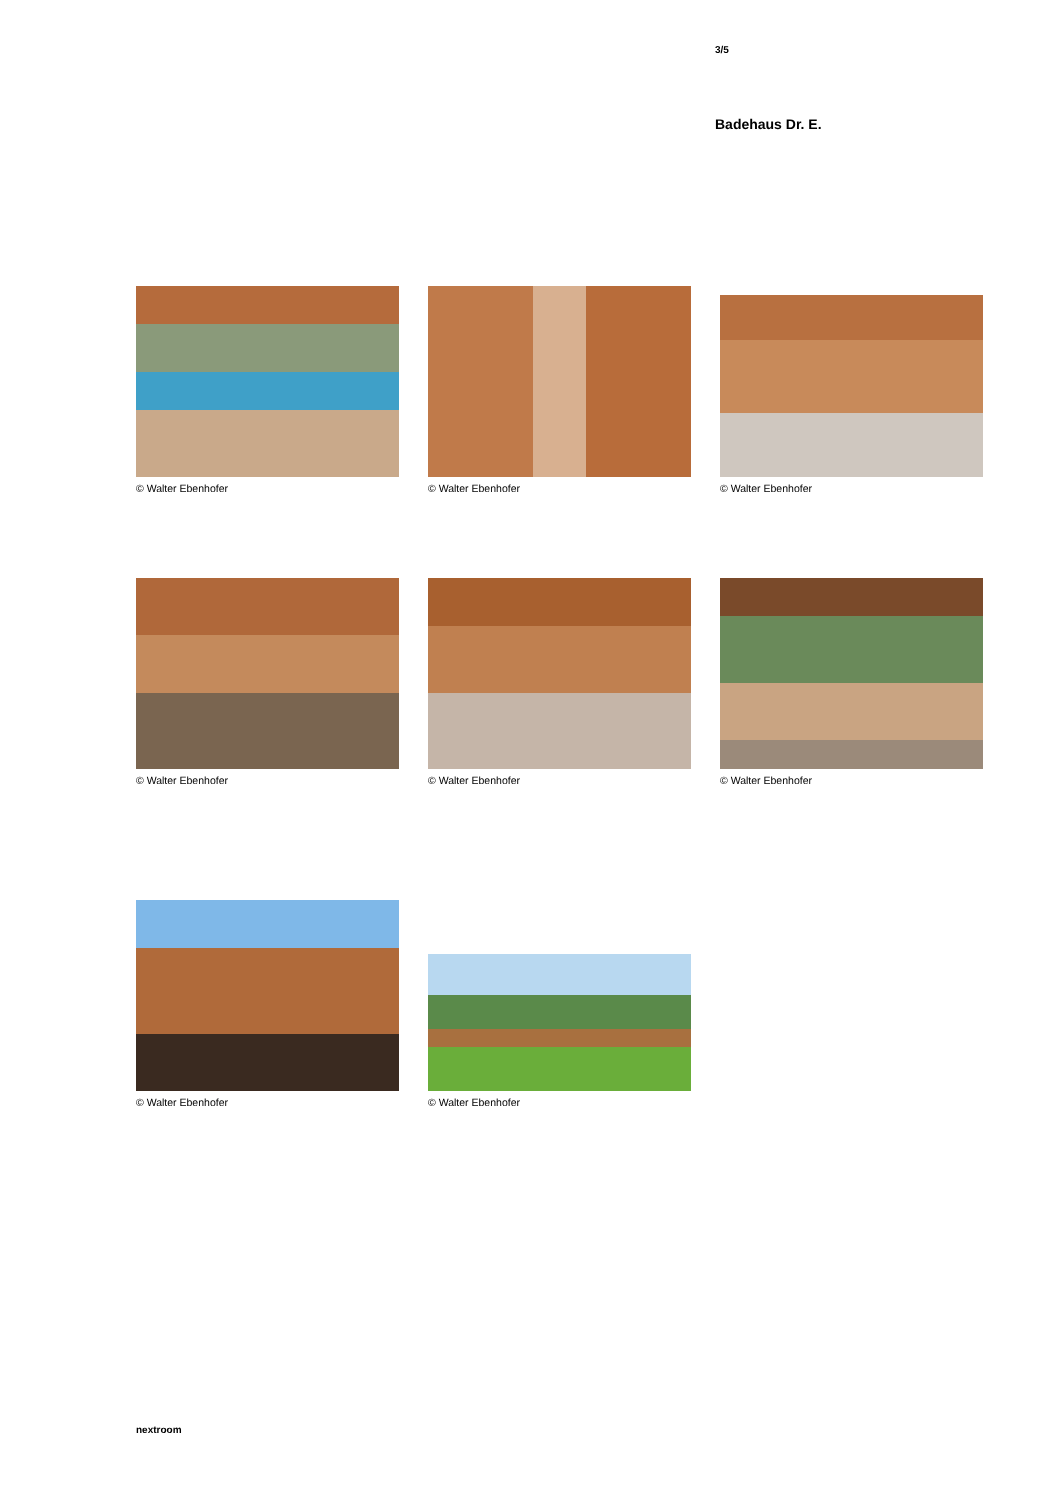3/5
Badehaus Dr. E.
© Walter Ebenhofer © Walter Ebenhofer © Walter Ebenhofer
© Walter Ebenhofer © Walter Ebenhofer © Walter Ebenhofer
© Walter Ebenhofer © Walter Ebenhofer
nextroom